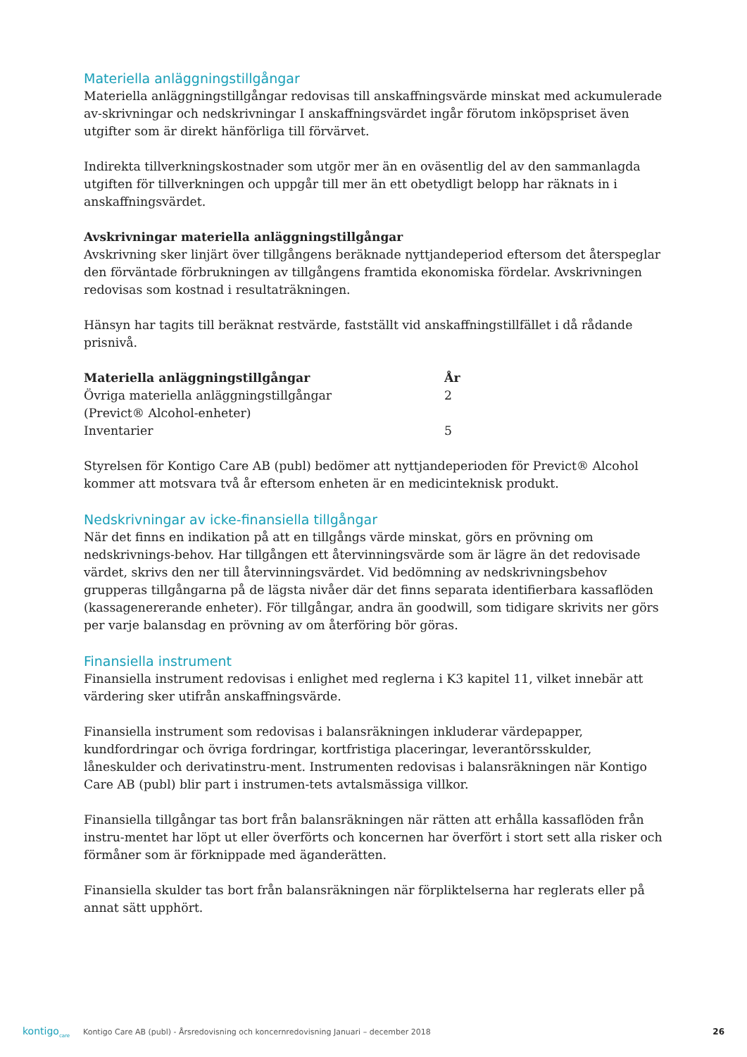Materiella anläggningstillgångar
Materiella anläggningstillgångar redovisas till anskaffningsvärde minskat med ackumulerade av-skrivningar och nedskrivningar I anskaffningsvärdet ingår förutom inköpspriset även utgifter som är direkt hänförliga till förvärvet.
Indirekta tillverkningskostnader som utgör mer än en oväsentlig del av den sammanlagda utgiften för tillverkningen och uppgår till mer än ett obetydligt belopp har räknats in i anskaffningsvärdet.
Avskrivningar materiella anläggningstillgångar
Avskrivning sker linjärt över tillgångens beräknade nyttjandeperiod eftersom det återspeglar den förväntade förbrukningen av tillgångens framtida ekonomiska fördelar. Avskrivningen redovisas som kostnad i resultaträkningen.
Hänsyn har tagits till beräknat restvärde, fastställt vid anskaffningstillfället i då rådande prisnivå.
| Materiella anläggningstillgångar | År |
| --- | --- |
| Övriga materiella anläggningstillgångar (Previct® Alcohol-enheter) | 2 |
| Inventarier | 5 |
Styrelsen för Kontigo Care AB (publ) bedömer att nyttjandeperioden för Previct® Alcohol kommer att motsvara två år eftersom enheten är en medicinteknisk produkt.
Nedskrivningar av icke-finansiella tillgångar
När det finns en indikation på att en tillgångs värde minskat, görs en prövning om nedskrivnings-behov. Har tillgången ett återvinningsvärde som är lägre än det redovisade värdet, skrivs den ner till återvinningsvärdet. Vid bedömning av nedskrivningsbehov grupperas tillgångarna på de lägsta nivåer där det finns separata identifierbara kassaflöden (kassagenererande enheter). För tillgångar, andra än goodwill, som tidigare skrivits ner görs per varje balansdag en prövning av om återföring bör göras.
Finansiella instrument
Finansiella instrument redovisas i enlighet med reglerna i K3 kapitel 11, vilket innebär att värdering sker utifrån anskaffningsvärde.
Finansiella instrument som redovisas i balansräkningen inkluderar värdepapper, kundfordringar och övriga fordringar, kortfristiga placeringar, leverantörsskulder, låneskulder och derivatinstru-ment. Instrumenten redovisas i balansräkningen när Kontigo Care AB (publ) blir part i instrumen-tets avtalsmässiga villkor.
Finansiella tillgångar tas bort från balansräkningen när rätten att erhålla kassaflöden från instru-mentet har löpt ut eller överförts och koncernen har överfört i stort sett alla risker och förmåner som är förknippade med äganderätten.
Finansiella skulder tas bort från balansräkningen när förpliktelserna har reglerats eller på annat sätt upphört.
kontigo<sub>care</sub>
Kontigo Care AB (publ) - Årsredovisning och koncernredovisning Januari – december 2018
26